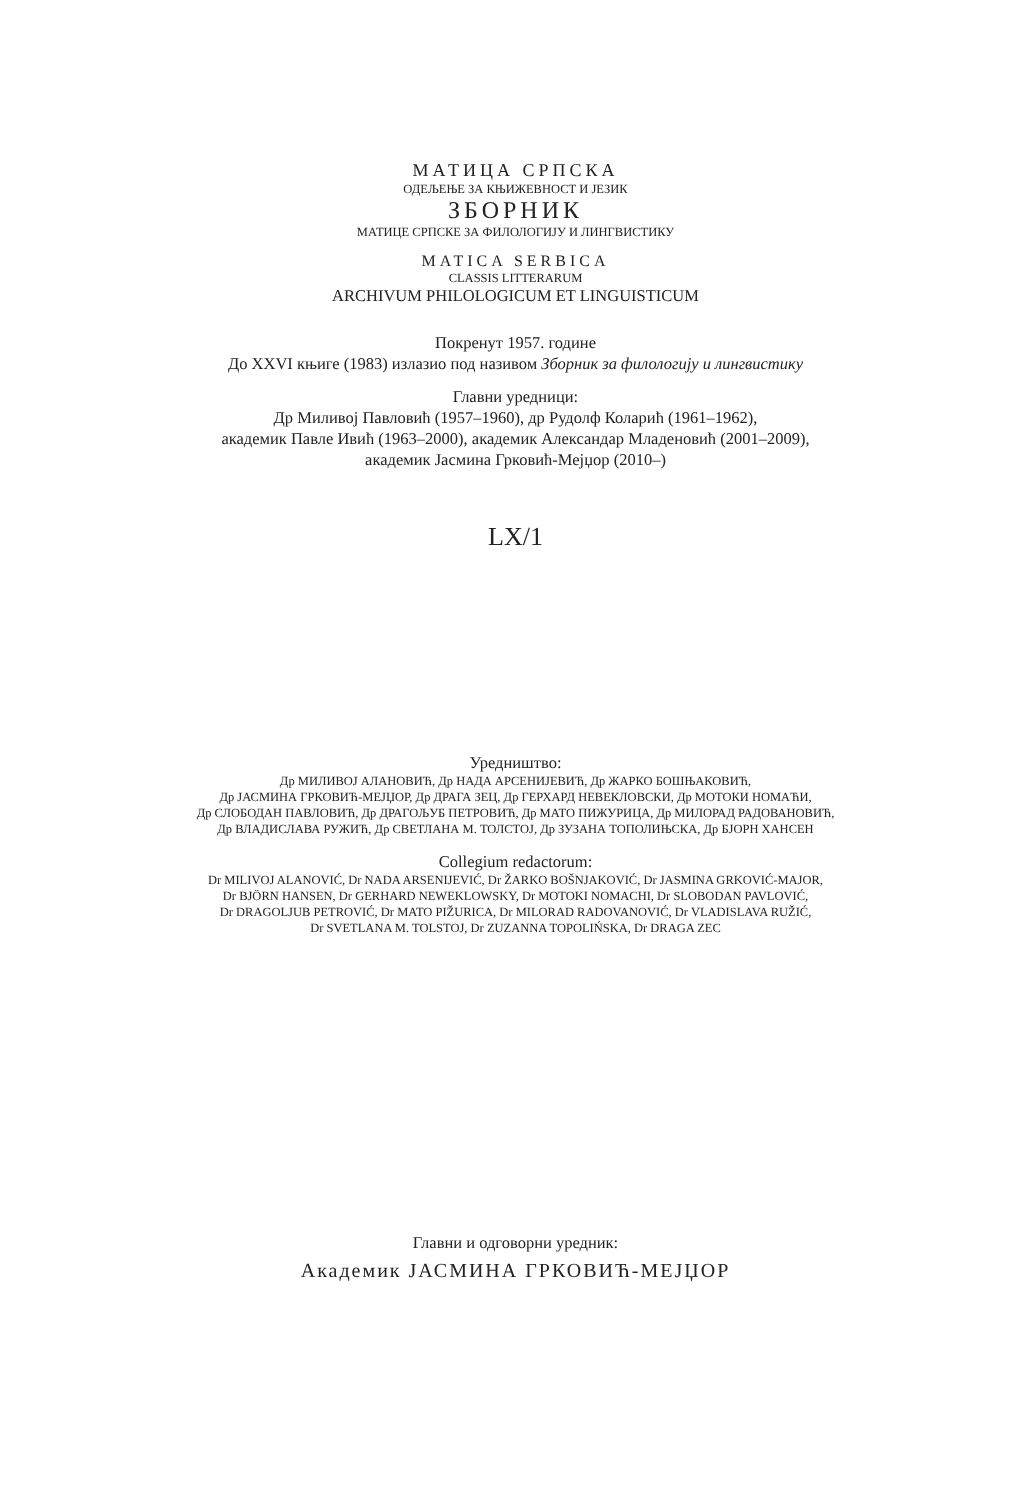МАТИЦА СРПСКА
ОДЕЉЕЊЕ ЗА КЊИЖЕВНОСТ И ЈЕЗИК
ЗБОРНИК
МАТИЦЕ СРПСКЕ ЗА ФИЛОЛОГИЈУ И ЛИНГВИСТИКУ
MATICA SERBICA
CLASSIS LITTERARUM
ARCHIVUM PHILOLOGICUM ET LINGUISTICUM
Покренут 1957. године
До XXVI књиге (1983) излазио под називом Зборник за филологију и лингвистику
Главни уредници:
Др Миливој Павловић (1957–1960), др Рудолф Коларић (1961–1962),
академик Павле Ивић (1963–2000), академик Александар Младеновић (2001–2009),
академик Јасмина Грковић-Мејџор (2010–)
LX/1
Уредништво:
Др МИЛИВОЈ АЛАНОВИЋ, Др НАДА АРСЕНИЈЕВИЋ, Др ЖАРКО БОШЊАКОВИЋ,
Др ЈАСМИНА ГРКОВИЋ-МЕЈЏОР, Др ДРАГА ЗЕЦ, Др ГЕРХАРД НЕВЕКЛОВСКИ, Др МОТОКИ НОМАЋИ,
Др СЛОБОДАН ПАВЛОВИЋ, Др ДРАГОЉУБ ПЕТРОВИЋ, Др МАТО ПИЖУРИЦА, Др МИЛОРАД РАДОВАНОВИЋ,
Др ВЛАДИСЛАВА РУЖИЋ, Др СВЕТЛАНА М. ТОЛСТОЈ, Др ЗУЗАНА ТОПОЛИЊСКА, Др БЈОРН ХАНСЕН
Collegium redactorum:
Dr MILIVOJ ALANOVIĆ, Dr NADA ARSENIJEVIĆ, Dr ŽARKO BOŠNJAKOVIĆ, Dr JASMINA GRKOVIĆ-MAJOR,
Dr BJÖRN HANSEN, Dr GERHARD NEWEKLOWSKY, Dr MOTOKI NOMACHI, Dr SLOBODAN PAVLOVIĆ,
Dr DRAGOLJUB PETROVIĆ, Dr MATO PIŽURICA, Dr MILORAD RADOVANOVIĆ, Dr VLADISLAVA RUŽIĆ,
Dr SVETLANA M. TOLSTOJ, Dr ZUZANNA TOPOLIŃSKA, Dr DRAGA ZEC
Главни и одговорни уредник:
Академик ЈАСМИНА ГРКОВИЋ-МЕЈЏОР